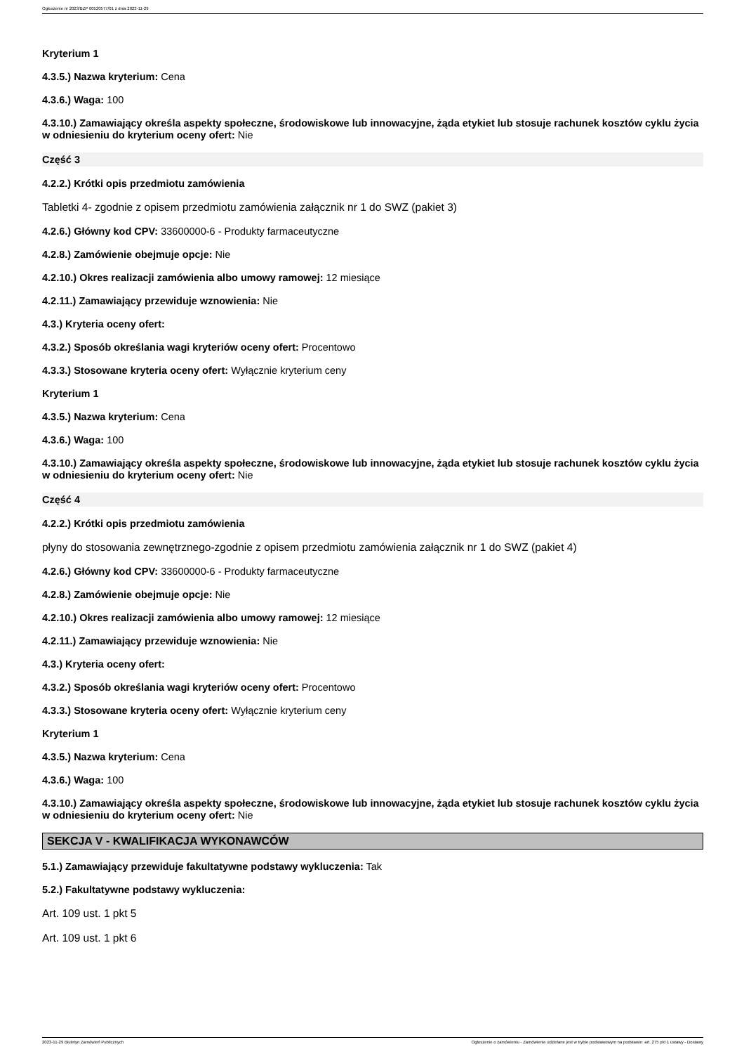Ogłoszenie nr 2023/BZP 00520577/01 z dnia 2023-11-29
Kryterium 1
4.3.5.) Nazwa kryterium: Cena
4.3.6.) Waga: 100
4.3.10.) Zamawiający określa aspekty społeczne, środowiskowe lub innowacyjne, żąda etykiet lub stosuje rachunek kosztów cyklu życia w odniesieniu do kryterium oceny ofert: Nie
Część 3
4.2.2.) Krótki opis przedmiotu zamówienia
Tabletki 4- zgodnie z opisem przedmiotu zamówienia załącznik nr 1 do SWZ (pakiet 3)
4.2.6.) Główny kod CPV: 33600000-6 - Produkty farmaceutyczne
4.2.8.) Zamówienie obejmuje opcje: Nie
4.2.10.) Okres realizacji zamówienia albo umowy ramowej: 12 miesiące
4.2.11.) Zamawiający przewiduje wznowienia: Nie
4.3.) Kryteria oceny ofert:
4.3.2.) Sposób określania wagi kryteriów oceny ofert: Procentowo
4.3.3.) Stosowane kryteria oceny ofert: Wyłącznie kryterium ceny
Kryterium 1
4.3.5.) Nazwa kryterium: Cena
4.3.6.) Waga: 100
4.3.10.) Zamawiający określa aspekty społeczne, środowiskowe lub innowacyjne, żąda etykiet lub stosuje rachunek kosztów cyklu życia w odniesieniu do kryterium oceny ofert: Nie
Część 4
4.2.2.) Krótki opis przedmiotu zamówienia
płyny do stosowania zewnętrznego-zgodnie z opisem przedmiotu zamówienia załącznik nr 1 do SWZ (pakiet 4)
4.2.6.) Główny kod CPV: 33600000-6 - Produkty farmaceutyczne
4.2.8.) Zamówienie obejmuje opcje: Nie
4.2.10.) Okres realizacji zamówienia albo umowy ramowej: 12 miesiące
4.2.11.) Zamawiający przewiduje wznowienia: Nie
4.3.) Kryteria oceny ofert:
4.3.2.) Sposób określania wagi kryteriów oceny ofert: Procentowo
4.3.3.) Stosowane kryteria oceny ofert: Wyłącznie kryterium ceny
Kryterium 1
4.3.5.) Nazwa kryterium: Cena
4.3.6.) Waga: 100
4.3.10.) Zamawiający określa aspekty społeczne, środowiskowe lub innowacyjne, żąda etykiet lub stosuje rachunek kosztów cyklu życia w odniesieniu do kryterium oceny ofert: Nie
SEKCJA V - KWALIFIKACJA WYKONAWCÓW
5.1.) Zamawiający przewiduje fakultatywne podstawy wykluczenia: Tak
5.2.) Fakultatywne podstawy wykluczenia:
Art. 109 ust. 1 pkt 5
Art. 109 ust. 1 pkt 6
2023-11-29 Biuletyn Zamówień Publicznych Ogłoszenie o zamówieniu - Zamówienie udzielane jest w trybie podstawowym na podstawie: art. 275 pkt 1 ustawy - Dostawy